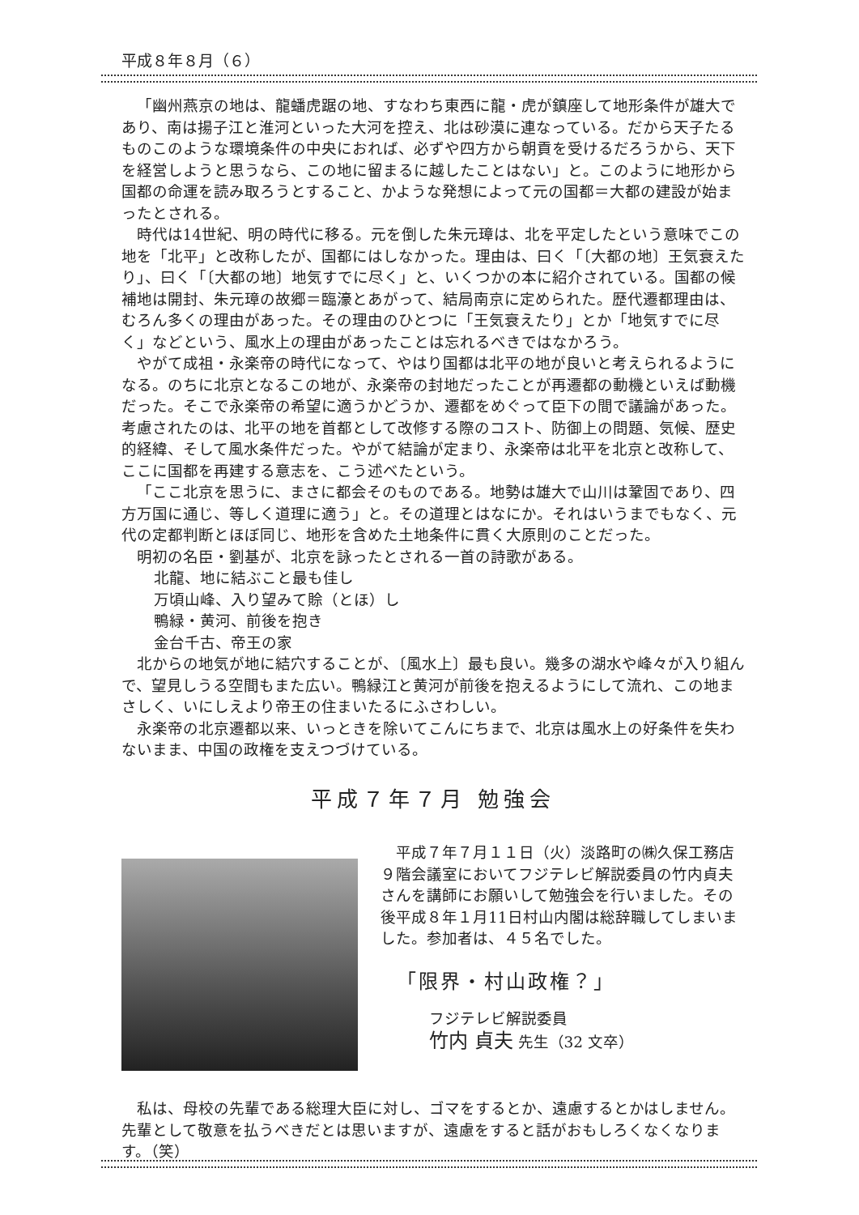平成８年８月（６）
「幽州燕京の地は、龍蟠虎踞の地、すなわち東西に龍・虎が鎮座して地形条件が雄大であり、南は揚子江と淮河といった大河を控え、北は砂漠に連なっている。だから天子たるものこのような環境条件の中央におれば、必ずや四方から朝貢を受けるだろうから、天下を経営しようと思うなら、この地に留まるに越したことはない」と。このように地形から国都の命運を読み取ろうとすること、かような発想によって元の国都＝大都の建設が始まったとされる。
時代は14世紀、明の時代に移る。元を倒した朱元璋は、北を平定したという意味でこの地を「北平」と改称したが、国都にはしなかった。理由は、曰く「〔大都の地〕王気衰えたり」、曰く「〔大都の地〕地気すでに尽く」と、いくつかの本に紹介されている。国都の候補地は開封、朱元璋の故郷＝臨濠とあがって、結局南京に定められた。歴代遷都理由は、むろん多くの理由があった。その理由のひとつに「王気衰えたり」とか「地気すでに尽く」などという、風水上の理由があったことは忘れるべきではなかろう。
やがて成祖・永楽帝の時代になって、やはり国都は北平の地が良いと考えられるようになる。のちに北京となるこの地が、永楽帝の封地だったことが再遷都の動機といえば動機だった。そこで永楽帝の希望に適うかどうか、遷都をめぐって臣下の間で議論があった。考慮されたのは、北平の地を首都として改修する際のコスト、防御上の問題、気候、歴史的経緯、そして風水条件だった。やがて結論が定まり、永楽帝は北平を北京と改称して、ここに国都を再建する意志を、こう述べたという。
「ここ北京を思うに、まさに都会そのものである。地勢は雄大で山川は鞏固であり、四方万国に通じ、等しく道理に適う」と。その道理とはなにか。それはいうまでもなく、元代の定都判断とほぼ同じ、地形を含めた土地条件に貫く大原則のことだった。
明初の名臣・劉基が、北京を詠ったとされる一首の詩歌がある。
北龍、地に結ぶこと最も佳し
万頃山峰、入り望みて賒（とほ）し
鴨緑・黄河、前後を抱き
金台千古、帝王の家
北からの地気が地に結穴することが、〔風水上〕最も良い。幾多の湖水や峰々が入り組んで、望見しうる空間もまた広い。鴨緑江と黄河が前後を抱えるようにして流れ、この地まさしく、いにしえより帝王の住まいたるにふさわしい。
永楽帝の北京遷都以来、いっときを除いてこんにちまで、北京は風水上の好条件を失わないまま、中国の政権を支えつづけている。
平成７年７月 勉強会
平成７年７月１１日（火）淡路町の㈱久保工務店９階会議室においてフジテレビ解説委員の竹内貞夫さんを講師にお願いして勉強会を行いました。その後平成８年１月11日村山内閣は総辞職してしまいました。参加者は、４５名でした。
「限界・村山政権？」
フジテレビ解説委員
竹内 貞夫 先生（32 文卒）
私は、母校の先輩である総理大臣に対し、ゴマをするとか、遠慮するとかはしません。先輩として敬意を払うべきだとは思いますが、遠慮をすると話がおもしろくなくなります。（笑）